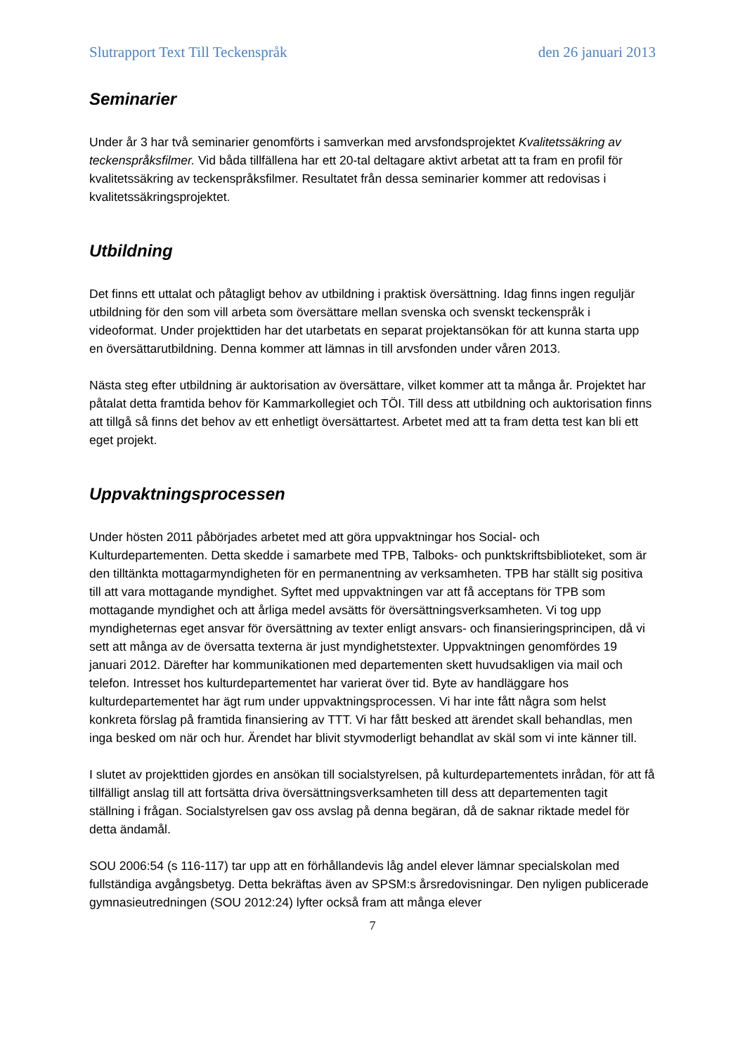Slutrapport Text Till Teckenspråk den 26 januari 2013
Seminarier
Under år 3 har två seminarier genomförts i samverkan med arvsfondsprojektet Kvalitetssäkring av teckenspråksfilmer. Vid båda tillfällena har ett 20-tal deltagare aktivt arbetat att ta fram en profil för kvalitetssäkring av teckenspråksfilmer. Resultatet från dessa seminarier kommer att redovisas i kvalitetssäkringsprojektet.
Utbildning
Det finns ett uttalat och påtagligt behov av utbildning i praktisk översättning. Idag finns ingen reguljär utbildning för den som vill arbeta som översättare mellan svenska och svenskt teckenspråk i videoformat. Under projekttiden har det utarbetats en separat projektansökan för att kunna starta upp en översättarutbildning. Denna kommer att lämnas in till arvsfonden under våren 2013.
Nästa steg efter utbildning är auktorisation av översättare, vilket kommer att ta många år. Projektet har påtalat detta framtida behov för Kammarkollegiet och TÖI. Till dess att utbildning och auktorisation finns att tillgå så finns det behov av ett enhetligt översättartest. Arbetet med att ta fram detta test kan bli ett eget projekt.
Uppvaktningsprocessen
Under hösten 2011 påbörjades arbetet med att göra uppvaktningar hos Social- och Kulturdepartementen. Detta skedde i samarbete med TPB, Talboks- och punktskriftsbiblioteket, som är den tilltänkta mottagarmyndigheten för en permanentning av verksamheten. TPB har ställt sig positiva till att vara mottagande myndighet. Syftet med uppvaktningen var att få acceptans för TPB som mottagande myndighet och att årliga medel avsätts för översättningsverksamheten. Vi tog upp myndigheternas eget ansvar för översättning av texter enligt ansvars- och finansieringsprincipen, då vi sett att många av de översatta texterna är just myndighetstexter. Uppvaktningen genomfördes 19 januari 2012. Därefter har kommunikationen med departementen skett huvudsakligen via mail och telefon. Intresset hos kulturdepartementet har varierat över tid. Byte av handläggare hos kulturdepartementet har ägt rum under uppvaktningsprocessen. Vi har inte fått några som helst konkreta förslag på framtida finansiering av TTT. Vi har fått besked att ärendet skall behandlas, men inga besked om när och hur. Ärendet har blivit styvmoderligt behandlat av skäl som vi inte känner till.
I slutet av projekttiden gjordes en ansökan till socialstyrelsen, på kulturdepartementets inrådan, för att få tillfälligt anslag till att fortsätta driva översättningsverksamheten till dess att departementen tagit ställning i frågan. Socialstyrelsen gav oss avslag på denna begäran, då de saknar riktade medel för detta ändamål.
SOU 2006:54 (s 116-117) tar upp att en förhållandevis låg andel elever lämnar specialskolan med fullständiga avgångsbetyg. Detta bekräftas även av SPSM:s årsredovisningar. Den nyligen publicerade gymnasieutredningen (SOU 2012:24) lyfter också fram att många elever
7